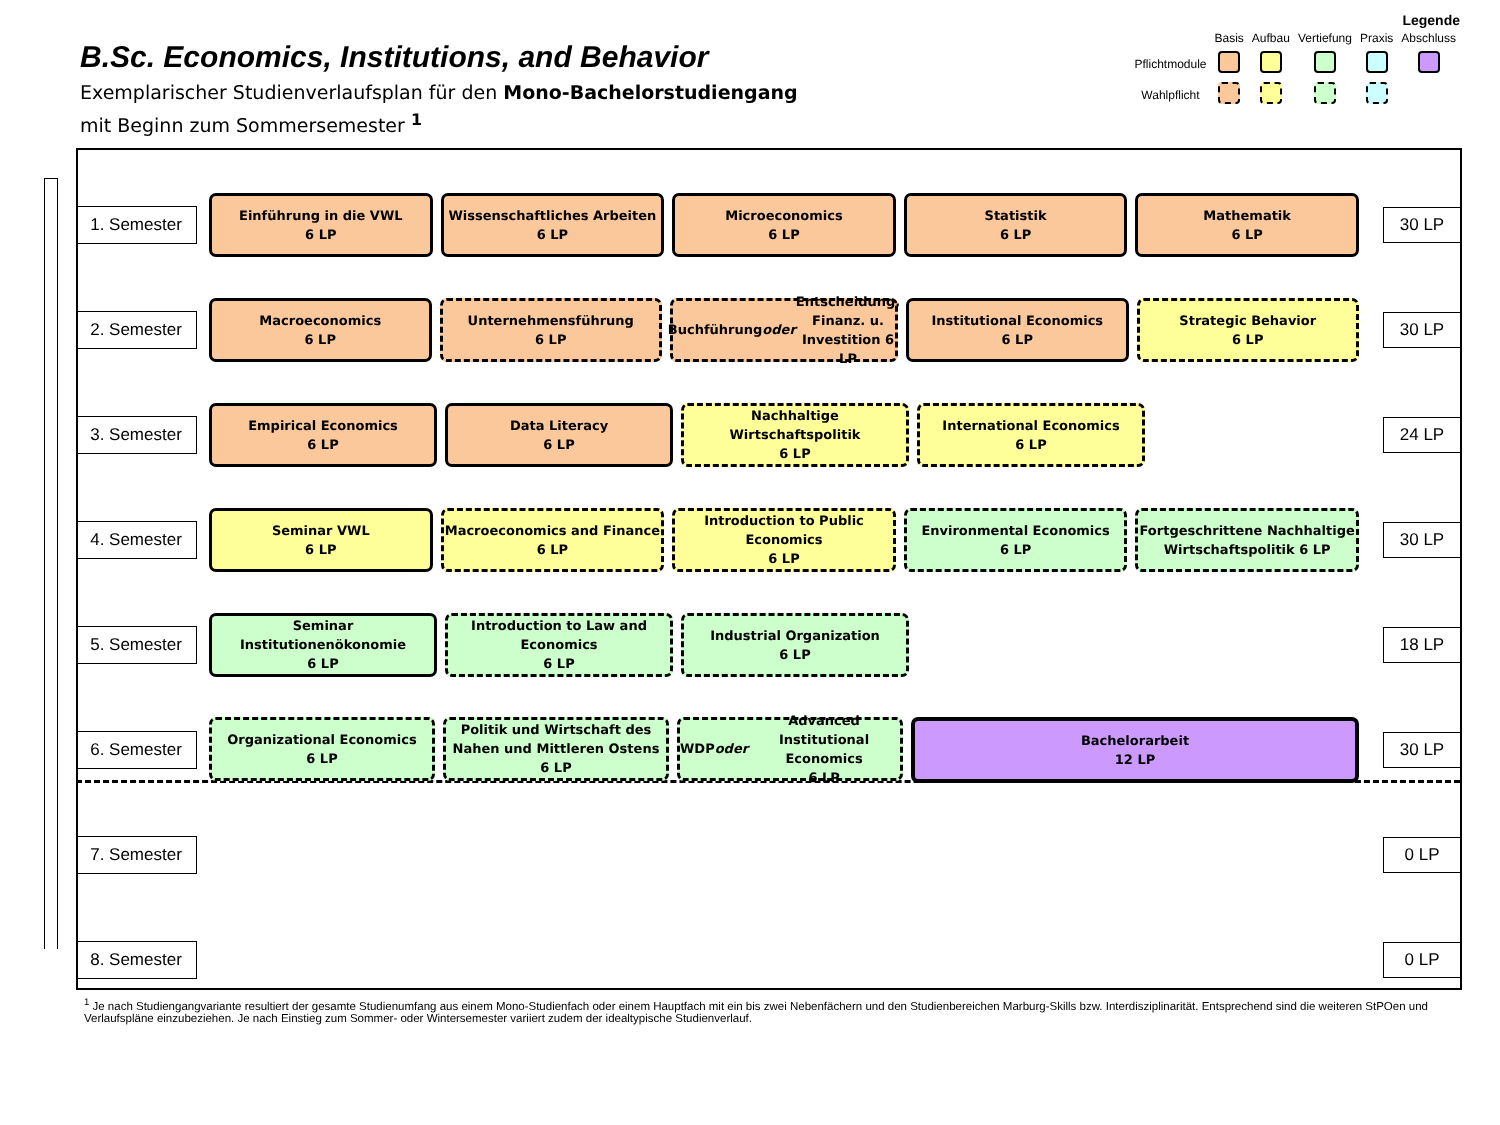B.Sc. Economics, Institutions, and Behavior
Exemplarischer Studienverlaufsplan für den Mono-Bachelorstudiengang
mit Beginn zum Sommersemester <sup>1</sup>
Legende
| | Basis | Aufbau | Vertiefung | Praxis | Abschluss |
| Pflichtmodule | | | | | |
| Wahlpflicht | | | | | |
1. Semester
Einführung in die VWL
6 LP
Wissenschaftliches Arbeiten
6 LP
Microeconomics
6 LP
Statistik
6 LP
Mathematik
6 LP
30 LP
2. Semester
Macroeconomics
6 LP
Unternehmensführung
6 LP
Buchführung oder Entscheidung, Finanz. u. Investition 6 LP
Institutional Economics
6 LP
Strategic Behavior
6 LP
30 LP
3. Semester
Empirical Economics
6 LP
Data Literacy
6 LP
Nachhaltige Wirtschaftspolitik
6 LP
International Economics
6 LP
24 LP
4. Semester
Seminar VWL
6 LP
Macroeconomics and Finance
6 LP
Introduction to Public Economics
6 LP
Environmental Economics
6 LP
Fortgeschrittene Nachhaltige Wirtschaftspolitik 6 LP
30 LP
5. Semester
Seminar Institutionenökonomie
6 LP
Introduction to Law and Economics
6 LP
Industrial Organization
6 LP
18 LP
6. Semester
Organizational Economics
6 LP
Politik und Wirtschaft des Nahen und Mittleren Ostens 6 LP
WDP oder Advanced Institutional Economics
6 LP
Bachelorarbeit
12 LP
30 LP
7. Semester
0 LP
8. Semester
0 LP
<sup>1</sup> Je nach Studiengangvariante resultiert der gesamte Studienumfang aus einem Mono-Studienfach oder einem Hauptfach mit ein bis zwei Nebenfächern und den Studienbereichen Marburg-Skills bzw. Interdisziplinarität. Entsprechend sind die weiteren StPOen und Verlaufspläne einzubeziehen. Je nach Einstieg zum Sommer- oder Wintersemester variiert zudem der idealtypische Studienverlauf.